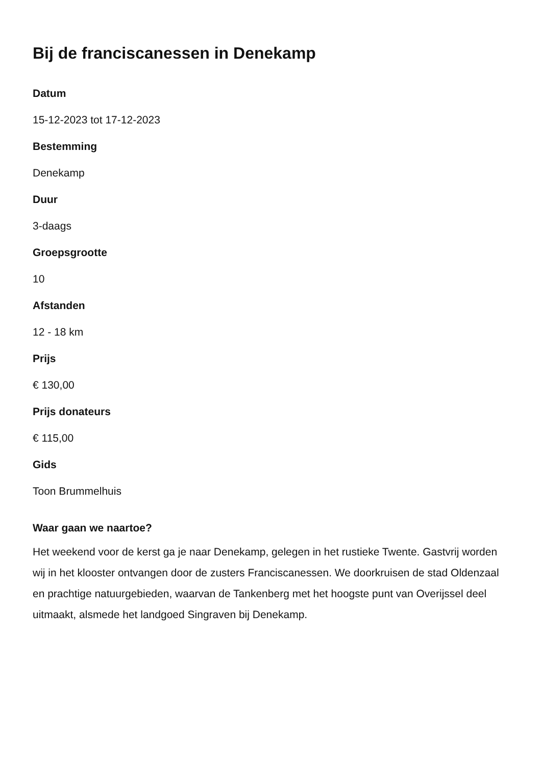Bij de franciscanessen in Denekamp
Datum
15-12-2023 tot 17-12-2023
Bestemming
Denekamp
Duur
3-daags
Groepsgrootte
10
Afstanden
12 - 18 km
Prijs
€ 130,00
Prijs donateurs
€ 115,00
Gids
Toon Brummelhuis
Waar gaan we naartoe?
Het weekend voor de kerst ga je naar Denekamp, gelegen in het rustieke Twente. Gastvrij worden wij in het klooster ontvangen door de zusters Franciscanessen. We doorkruisen de stad Oldenzaal en prachtige natuurgebieden, waarvan de Tankenberg met het hoogste punt van Overijssel deel uitmaakt, alsmede het landgoed Singraven bij Denekamp.